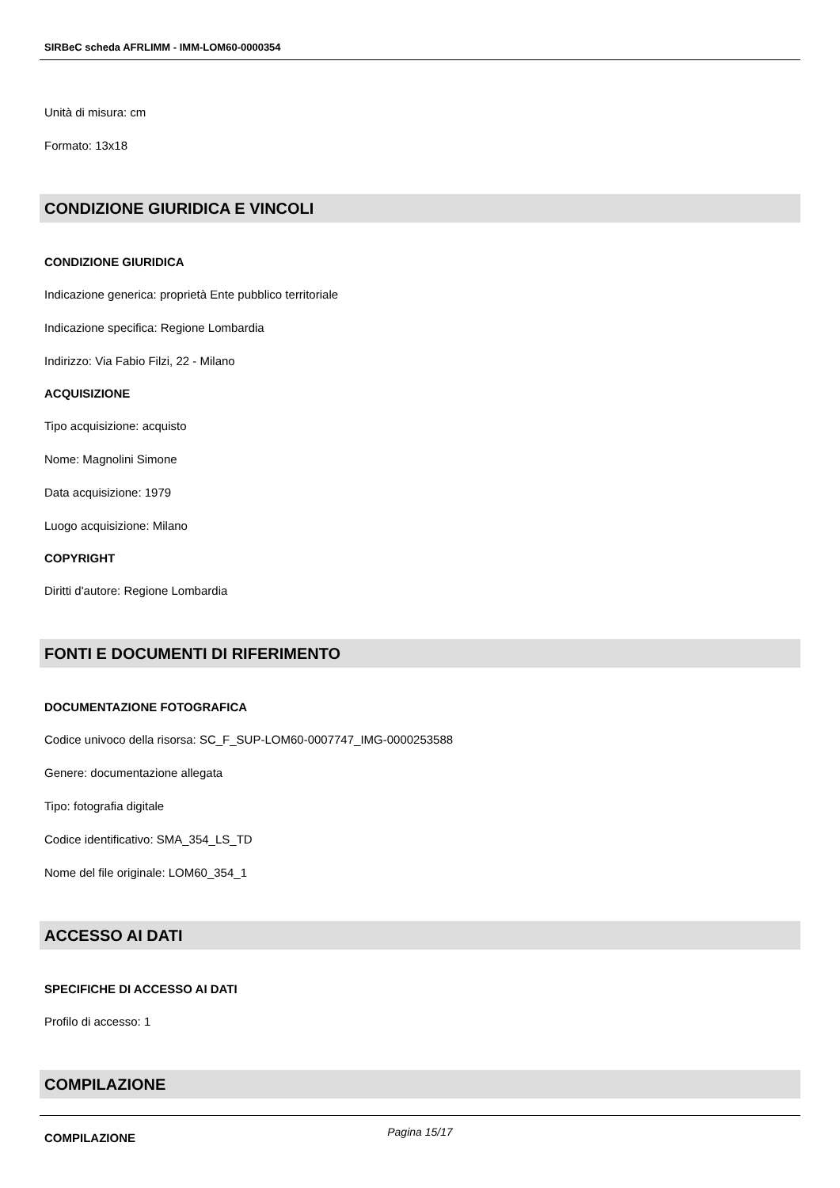SIRBeC scheda AFRLIMM - IMM-LOM60-0000354
Unità di misura: cm
Formato: 13x18
CONDIZIONE GIURIDICA E VINCOLI
CONDIZIONE GIURIDICA
Indicazione generica: proprietà Ente pubblico territoriale
Indicazione specifica: Regione Lombardia
Indirizzo: Via Fabio Filzi, 22 - Milano
ACQUISIZIONE
Tipo acquisizione: acquisto
Nome: Magnolini Simone
Data acquisizione: 1979
Luogo acquisizione: Milano
COPYRIGHT
Diritti d'autore: Regione Lombardia
FONTI E DOCUMENTI DI RIFERIMENTO
DOCUMENTAZIONE FOTOGRAFICA
Codice univoco della risorsa: SC_F_SUP-LOM60-0007747_IMG-0000253588
Genere: documentazione allegata
Tipo: fotografia digitale
Codice identificativo: SMA_354_LS_TD
Nome del file originale: LOM60_354_1
ACCESSO AI DATI
SPECIFICHE DI ACCESSO AI DATI
Profilo di accesso: 1
COMPILAZIONE
COMPILAZIONE
Pagina 15/17